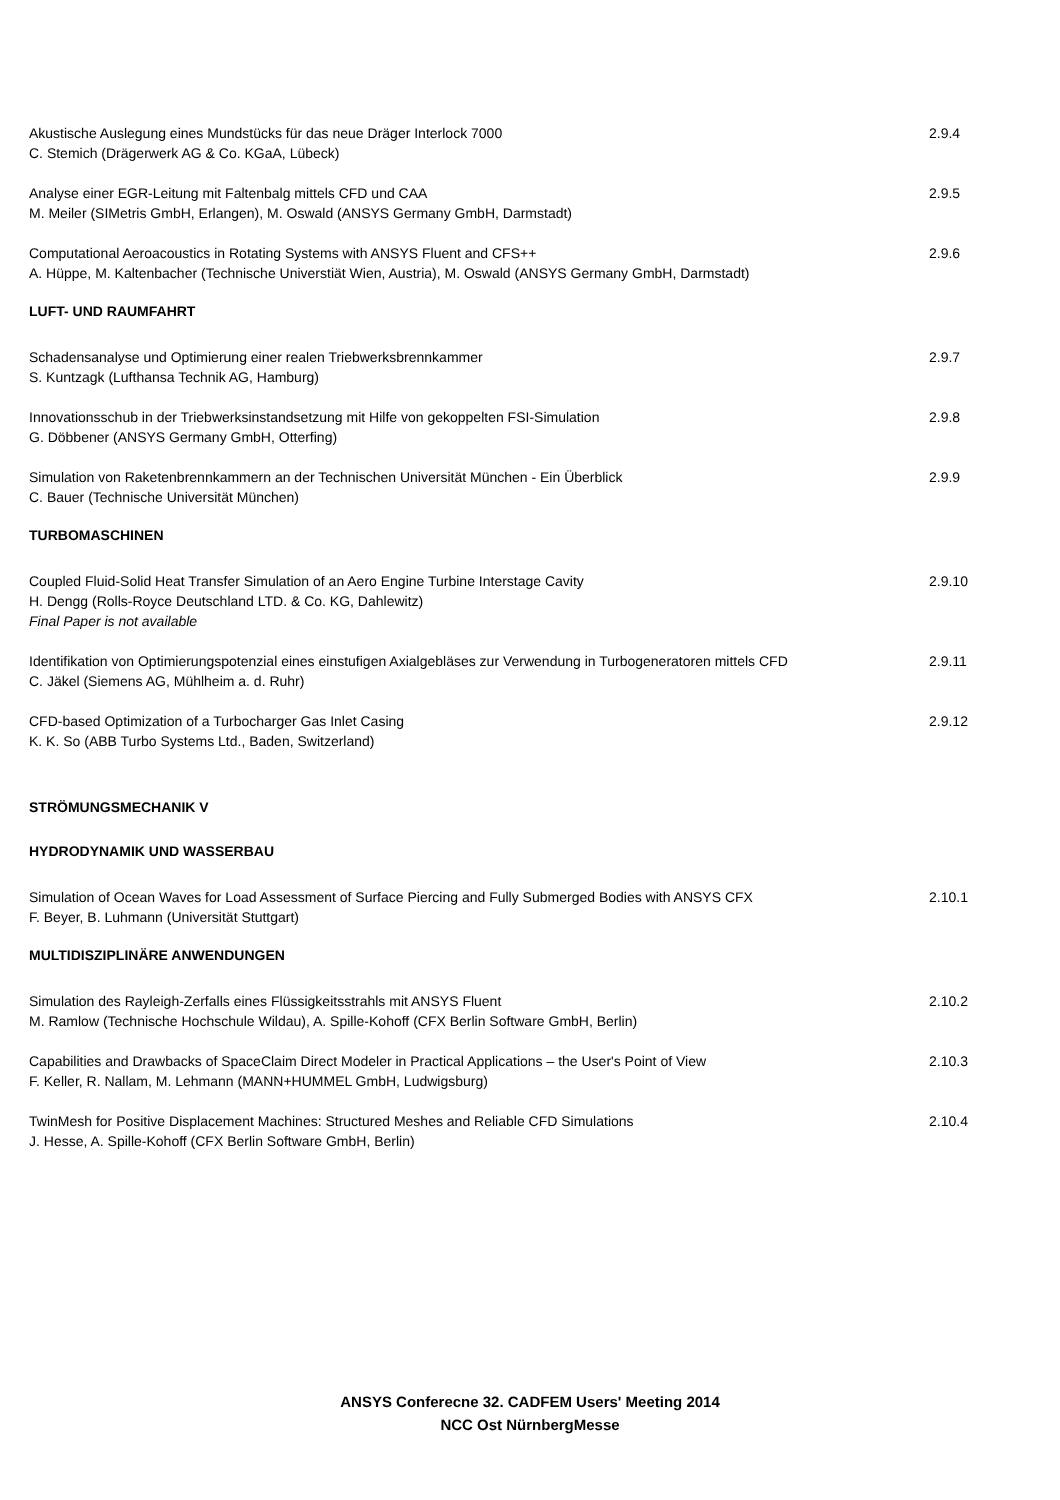Akustische Auslegung eines Mundstücks für das neue Dräger Interlock 7000
C. Stemich (Drägerwerk AG & Co. KGaA, Lübeck)
2.9.4
Analyse einer EGR-Leitung mit Faltenbalg mittels CFD und CAA
M. Meiler (SIMetris GmbH, Erlangen), M. Oswald (ANSYS Germany GmbH, Darmstadt)
2.9.5
Computational Aeroacoustics in Rotating Systems with ANSYS Fluent and CFS++
A. Hüppe, M. Kaltenbacher (Technische Universtiät Wien, Austria), M. Oswald (ANSYS Germany GmbH, Darmstadt)
2.9.6
LUFT- UND RAUMFAHRT
Schadensanalyse und Optimierung einer realen Triebwerksbrennkammer
S. Kuntzagk (Lufthansa Technik AG, Hamburg)
2.9.7
Innovationsschub in der Triebwerksinstandsetzung mit Hilfe von gekoppelten FSI-Simulation
G. Döbbener (ANSYS Germany GmbH, Otterfing)
2.9.8
Simulation von Raketenbrennkammern an der Technischen Universität München - Ein Überblick
C. Bauer (Technische Universität München)
2.9.9
TURBOMASCHINEN
Coupled Fluid-Solid Heat Transfer Simulation of an Aero Engine Turbine Interstage Cavity
H. Dengg (Rolls-Royce Deutschland LTD. & Co. KG, Dahlewitz)
Final Paper is not available
2.9.10
Identifikation von Optimierungspotenzial eines einstufigen Axialgebläses zur Verwendung in Turbogeneratoren mittels CFD
C. Jäkel (Siemens AG, Mühlheim a. d. Ruhr)
2.9.11
CFD-based Optimization of a Turbocharger Gas Inlet Casing
K. K. So (ABB Turbo Systems Ltd., Baden, Switzerland)
2.9.12
STRÖMUNGSMECHANIK V
HYDRODYNAMIK UND WASSERBAU
Simulation of Ocean Waves for Load Assessment of Surface Piercing and Fully Submerged Bodies with ANSYS CFX
F. Beyer, B. Luhmann (Universität Stuttgart)
2.10.1
MULTIDISZIPLINÄRE ANWENDUNGEN
Simulation des Rayleigh-Zerfalls eines Flüssigkeitsstrahls mit ANSYS Fluent
M. Ramlow (Technische Hochschule Wildau), A. Spille-Kohoff (CFX Berlin Software GmbH, Berlin)
2.10.2
Capabilities and Drawbacks of SpaceClaim Direct Modeler in Practical Applications – the User's Point of View
F. Keller, R. Nallam, M. Lehmann (MANN+HUMMEL GmbH, Ludwigsburg)
2.10.3
TwinMesh for Positive Displacement Machines: Structured Meshes and Reliable CFD Simulations
J. Hesse, A. Spille-Kohoff (CFX Berlin Software GmbH, Berlin)
2.10.4
ANSYS Conferecne 32. CADFEM Users' Meeting 2014
NCC Ost NürnbergMesse